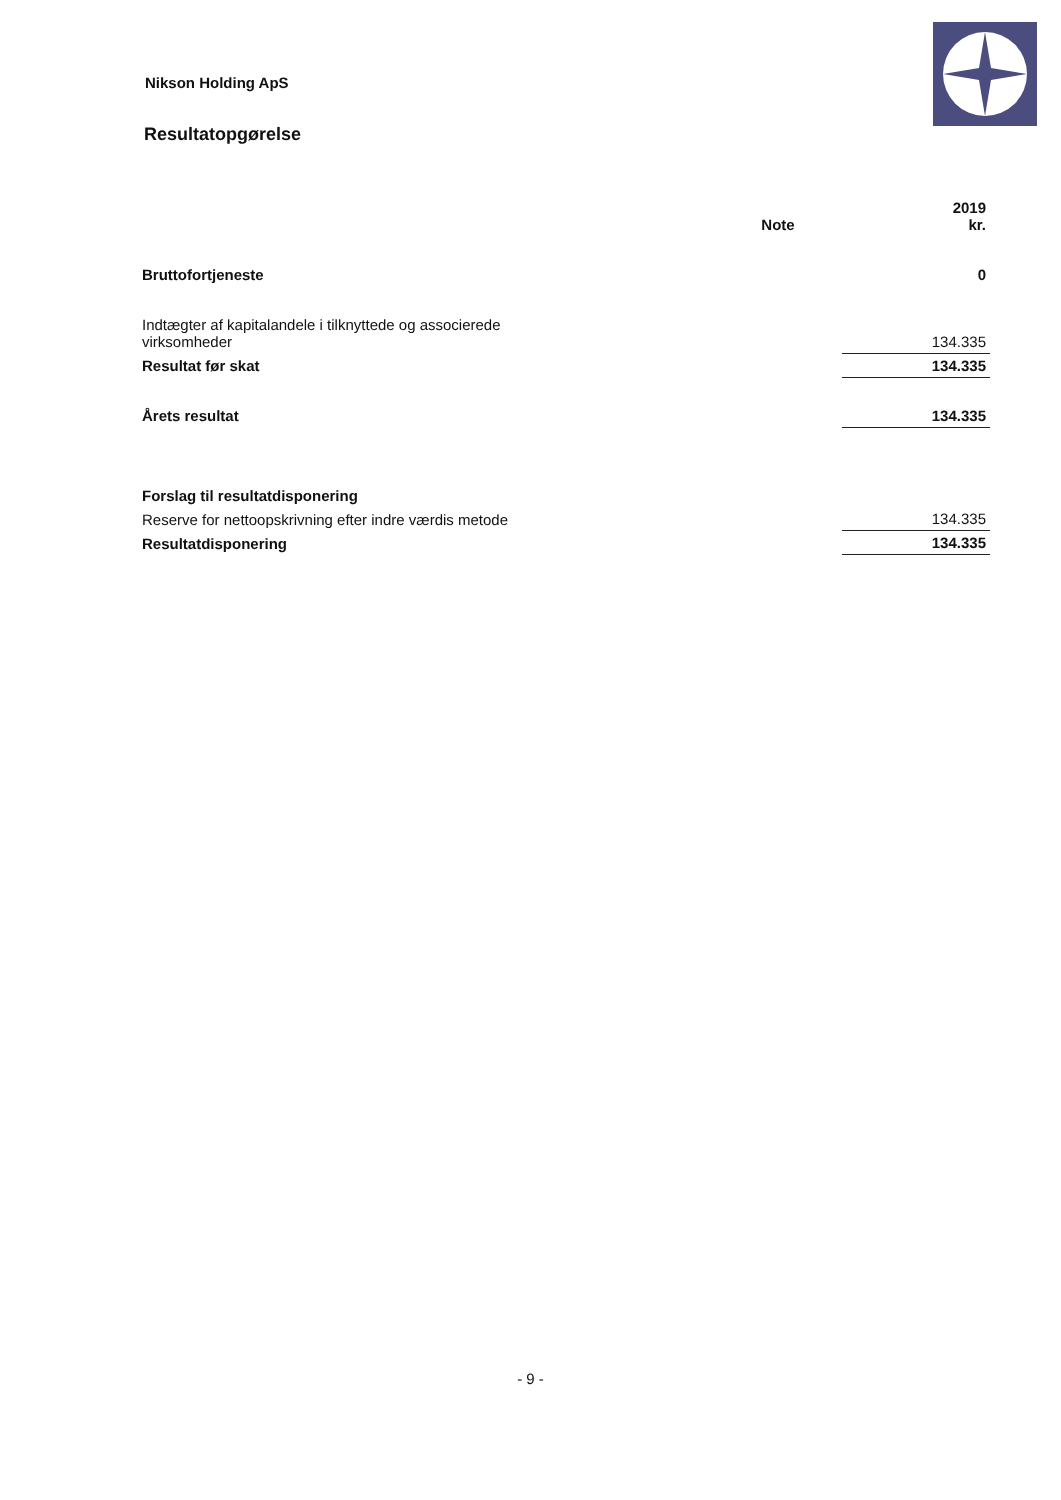Nikson Holding ApS
Resultatopgørelse
| | Note | 2019 kr. |
| --- | --- | --- |
| Bruttofortjeneste | | 0 |
| Indtægter af kapitalandele i tilknyttede og associerede virksomheder | | 134.335 |
| Resultat før skat | | 134.335 |
| Årets resultat | | 134.335 |
| Forslag til resultatdisponering | | |
| Reserve for nettoopskrivning efter indre værdis metode | | 134.335 |
| Resultatdisponering | | 134.335 |
- 9 -